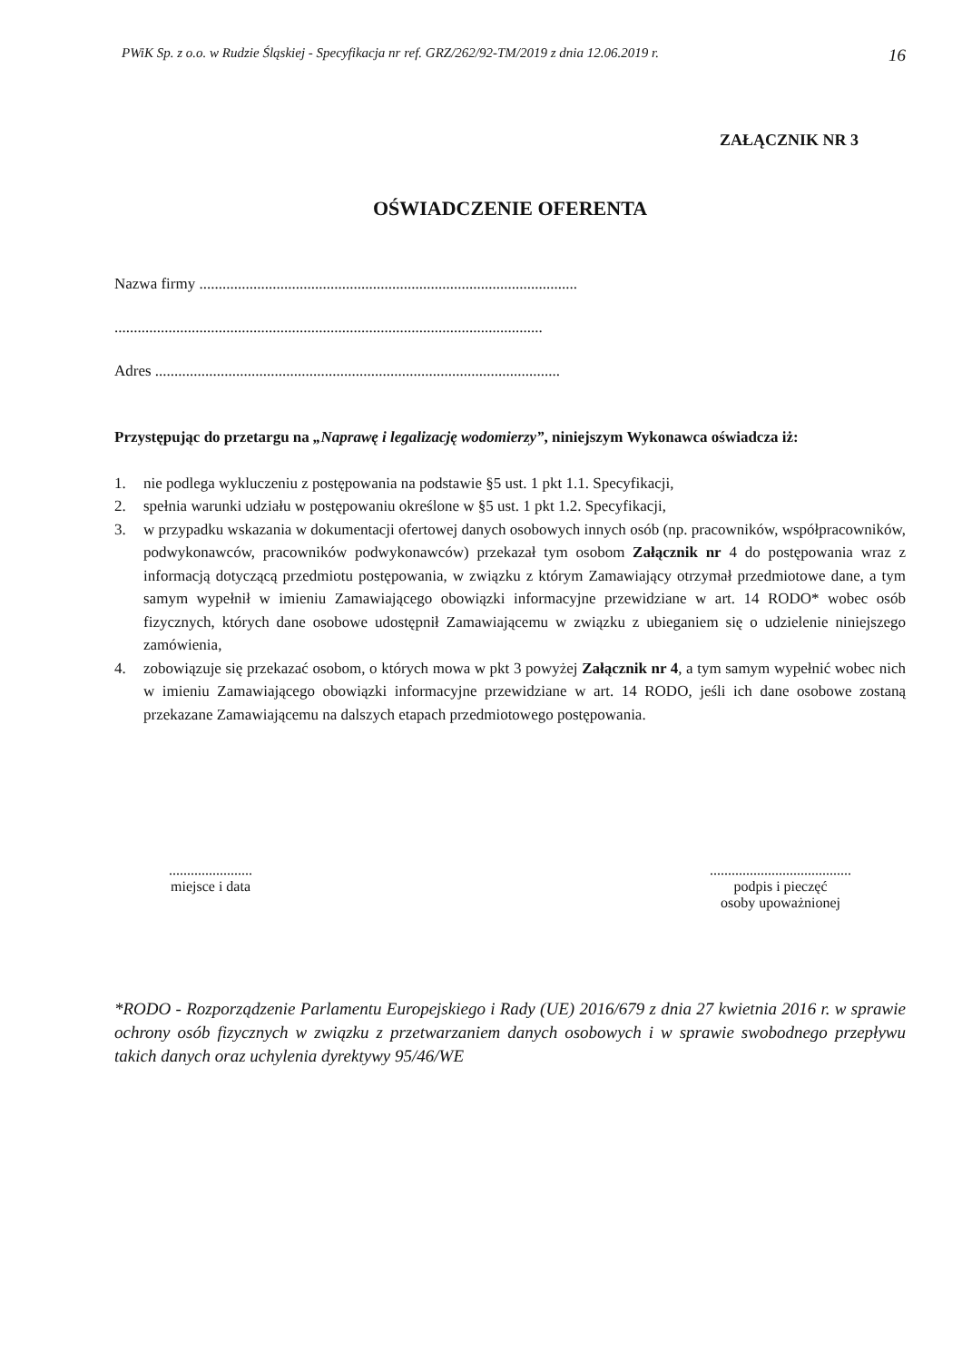PWiK Sp. z o.o. w Rudzie Śląskiej - Specyfikacja nr ref. GRZ/262/92-TM/2019 z dnia 12.06.2019 r. 16
ZAŁĄCZNIK NR 3
OŚWIADCZENIE OFERENTA
Nazwa firmy ..................................................................................................
...............................................................................................................
Adres .........................................................................................................
Przystępując do przetargu na „Naprawę i legalizację wodomierzy”, niniejszym Wykonawca oświadcza iż:
1. nie podlega wykluczeniu z postępowania na podstawie §5 ust. 1 pkt 1.1. Specyfikacji,
2. spełnia warunki udziału w postępowaniu określone w §5 ust. 1 pkt 1.2. Specyfikacji,
3. w przypadku wskazania w dokumentacji ofertowej danych osobowych innych osób (np. pracowników, współpracowników, podwykonawców, pracowników podwykonawców) przekazał tym osobom Załącznik nr 4 do postępowania wraz z informacją dotyczącą przedmiotu postępowania, w związku z którym Zamawiający otrzymał przedmiotowe dane, a tym samym wypełnił w imieniu Zamawiającego obowiązki informacyjne przewidziane w art. 14 RODO* wobec osób fizycznych, których dane osobowe udostępnił Zamawiającemu w związku z ubieganiem się o udzielenie niniejszego zamówienia,
4. zobowiązuje się przekazać osobom, o których mowa w pkt 3 powyżej Załącznik nr 4, a tym samym wypełnić wobec nich w imieniu Zamawiającego obowiązki informacyjne przewidziane w art. 14 RODO, jeśli ich dane osobowe zostaną przekazane Zamawiającemu na dalszych etapach przedmiotowego postępowania.
.......................
miejsce i data
.......................................
podpis i pieczęć
osoby upoważnionej
*RODO - Rozporządzenie Parlamentu Europejskiego i Rady (UE) 2016/679 z dnia 27 kwietnia 2016 r. w sprawie ochrony osób fizycznych w związku z przetwarzaniem danych osobowych i w sprawie swobodnego przepływu takich danych oraz uchylenia dyrektywy 95/46/WE